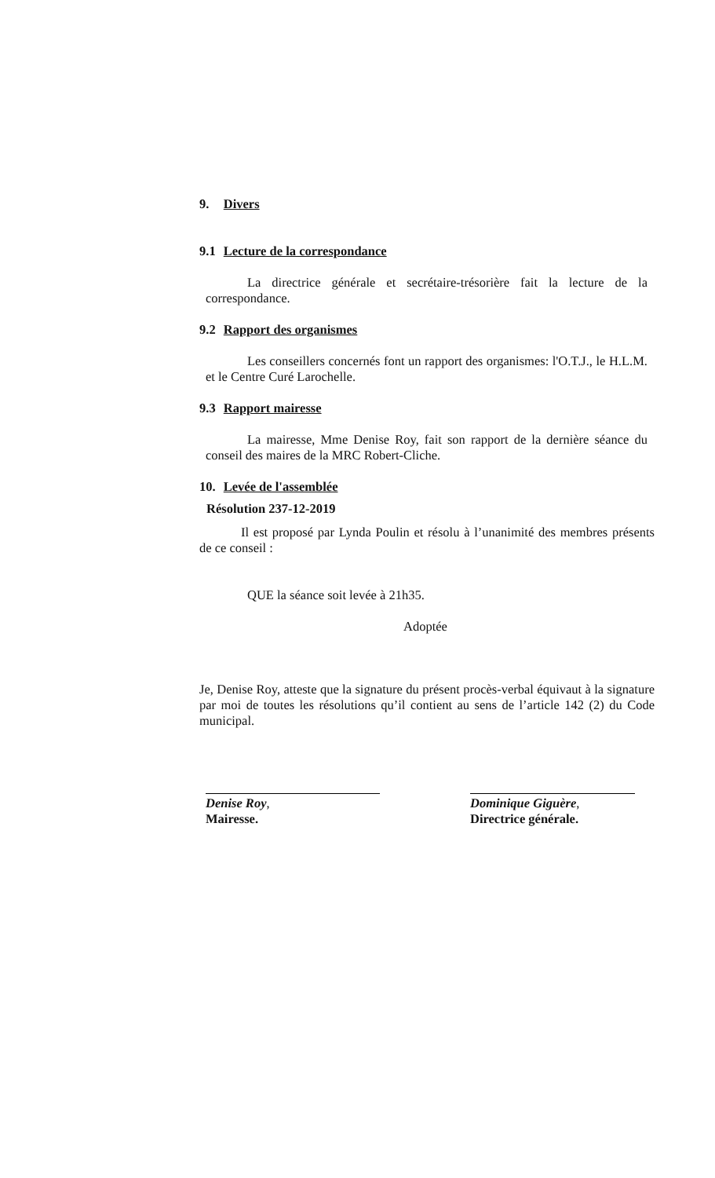9. Divers
9.1 Lecture de la correspondance
La directrice générale et secrétaire-trésorière fait la lecture de la correspondance.
9.2 Rapport des organismes
Les conseillers concernés font un rapport des organismes: l'O.T.J., le H.L.M. et le Centre Curé Larochelle.
9.3 Rapport mairesse
La mairesse, Mme Denise Roy, fait son rapport de la dernière séance du conseil des maires de la MRC Robert-Cliche.
10. Levée de l'assemblée
Résolution 237-12-2019
Il est proposé par Lynda Poulin et résolu à l’unanimité des membres présents de ce conseil :
QUE la séance soit levée à 21h35.
Adoptée
Je, Denise Roy, atteste que la signature du présent procès-verbal équivaut à la signature par moi de toutes les résolutions qu’il contient au sens de l’article 142 (2) du Code municipal.
Denise Roy,
Mairesse.
Dominique Giguère,
Directrice générale.